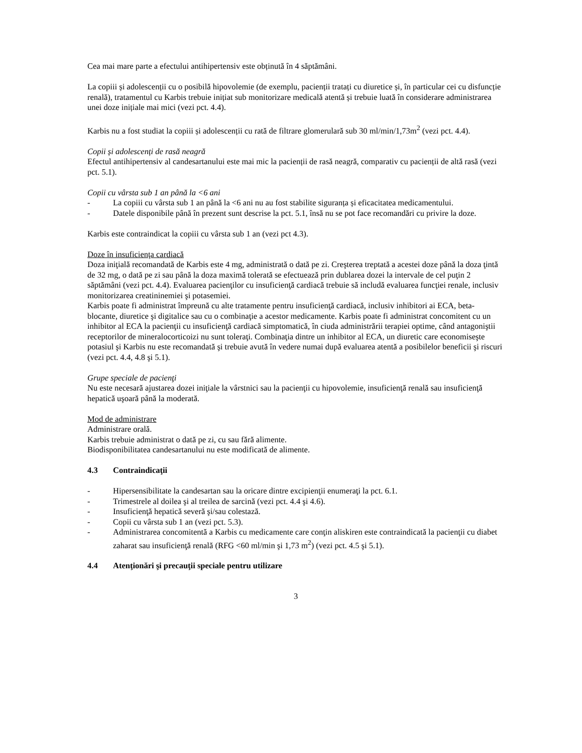Cea mai mare parte a efectului antihipertensiv este obținută în 4 săptămâni.
La copiii și adolescenții cu o posibilă hipovolemie (de exemplu, pacienții tratați cu diuretice și, în particular cei cu disfuncție renală), tratamentul cu Karbis trebuie inițiat sub monitorizare medicală atentă și trebuie luată în considerare administrarea unei doze inițiale mai mici (vezi pct. 4.4).
Karbis nu a fost studiat la copiii și adolescenții cu rată de filtrare glomerulară sub 30 ml/min/1,73m<sup>2</sup> (vezi pct. 4.4).
Copii și adolescenți de rasă neagră
Efectul antihipertensiv al candesartanului este mai mic la pacienții de rasă neagră, comparativ cu pacienții de altă rasă (vezi pct. 5.1).
Copii cu vârsta sub 1 an până la <6 ani
- La copiii cu vârsta sub 1 an până la <6 ani nu au fost stabilite siguranța și eficacitatea medicamentului.
- Datele disponibile până în prezent sunt descrise la pct. 5.1, însă nu se pot face recomandări cu privire la doze.
Karbis este contraindicat la copiii cu vârsta sub 1 an (vezi pct 4.3).
Doze în insuficienţa cardiacă
Doza iniţială recomandată de Karbis este 4 mg, administrată o dată pe zi. Creşterea treptată a acestei doze până la doza ţintă de 32 mg, o dată pe zi sau până la doza maximă tolerată se efectuează prin dublarea dozei la intervale de cel puţin 2 săptămâni (vezi pct. 4.4). Evaluarea pacienţilor cu insuficienţă cardiacă trebuie să includă evaluarea funcţiei renale, inclusiv monitorizarea creatininemiei şi potasemiei.
Karbis poate fi administrat împreună cu alte tratamente pentru insuficienţă cardiacă, inclusiv inhibitori ai ECA, beta-blocante, diuretice şi digitalice sau cu o combinaţie a acestor medicamente. Karbis poate fi administrat concomitent cu un inhibitor al ECA la pacienţii cu insuficienţă cardiacă simptomatică, în ciuda administrării terapiei optime, când antagoniştii receptorilor de mineralocorticoizi nu sunt toleraţi. Combinaţia dintre un inhibitor al ECA, un diuretic care economiseşte potasiul şi Karbis nu este recomandată şi trebuie avută în vedere numai după evaluarea atentă a posibilelor beneficii şi riscuri (vezi pct. 4.4, 4.8 şi 5.1).
Grupe speciale de pacienţi
Nu este necesară ajustarea dozei iniţiale la vârstnici sau la pacienţii cu hipovolemie, insuficienţă renală sau insuficienţă hepatică uşoară până la moderată.
Mod de administrare
Administrare orală.
Karbis trebuie administrat o dată pe zi, cu sau fără alimente.
Biodisponibilitatea candesartanului nu este modificată de alimente.
4.3 Contraindicaţii
- Hipersensibilitate la candesartan sau la oricare dintre excipienţii enumeraţi la pct. 6.1.
- Trimestrele al doilea şi al treilea de sarcină (vezi pct. 4.4 şi 4.6).
- Insuficienţă hepatică severă şi/sau colestază.
- Copii cu vârsta sub 1 an (vezi pct. 5.3).
- Administrarea concomitentă a Karbis cu medicamente care conţin aliskiren este contraindicată la pacienţii cu diabet zaharat sau insuficienţă renală (RFG <60 ml/min şi 1,73 m<sup>2</sup>) (vezi pct. 4.5 şi 5.1).
4.4 Atenţionări şi precauţii speciale pentru utilizare
3